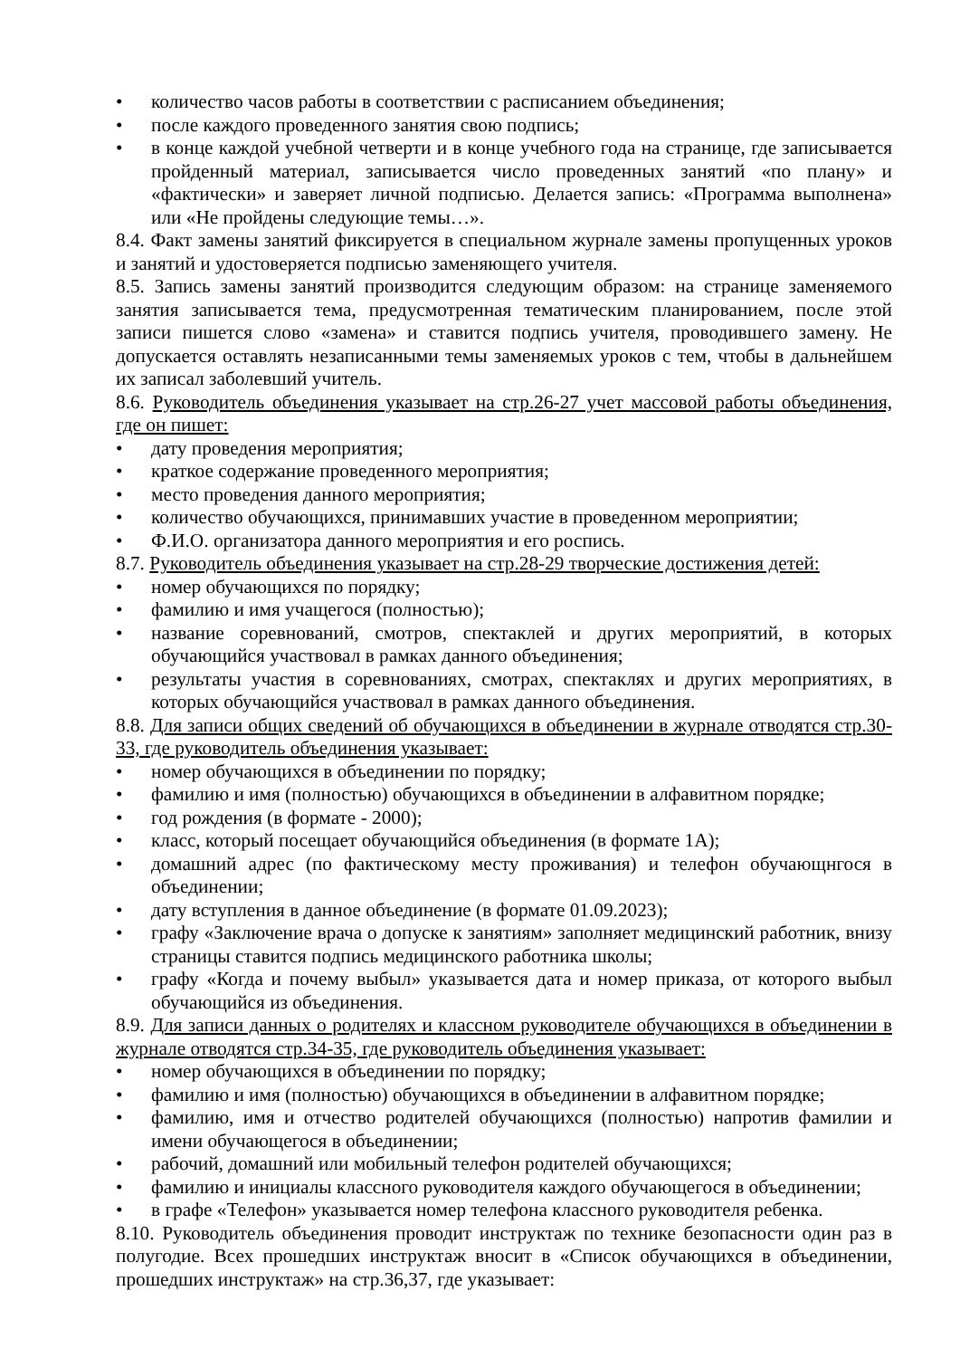• количество часов работы в соответствии с расписанием объединения;
• после каждого проведенного занятия свою подпись;
• в конце каждой учебной четверти и в конце учебного года на странице, где записывается пройденный материал, записывается число проведенных занятий «по плану» и «фактически» и заверяет личной подписью. Делается запись: «Программа выполнена» или «Не пройдены следующие темы…».
8.4. Факт замены занятий фиксируется в специальном журнале замены пропущенных уроков и занятий и удостоверяется подписью заменяющего учителя.
8.5. Запись замены занятий производится следующим образом: на странице заменяемого занятия записывается тема, предусмотренная тематическим планированием, после этой записи пишется слово «замена» и ставится подпись учителя, проводившего замену. Не допускается оставлять незаписанными темы заменяемых уроков с тем, чтобы в дальнейшем их записал заболевший учитель.
8.6. Руководитель объединения указывает на стр.26-27 учет массовой работы объединения, где он пишет:
• дату проведения мероприятия;
• краткое содержание проведенного мероприятия;
• место проведения данного мероприятия;
• количество обучающихся, принимавших участие в проведенном мероприятии;
• Ф.И.О. организатора данного мероприятия и его роспись.
8.7. Руководитель объединения указывает на стр.28-29 творческие достижения детей:
• номер обучающихся по порядку;
• фамилию и имя учащегося (полностью);
• название соревнований, смотров, спектаклей и других мероприятий, в которых обучающийся участвовал в рамках данного объединения;
• результаты участия в соревнованиях, смотрах, спектаклях и других мероприятиях, в которых обучающийся участвовал в рамках данного объединения.
8.8. Для записи общих сведений об обучающихся в объединении в журнале отводятся стр.30-33, где руководитель объединения указывает:
• номер обучающихся в объединении по порядку;
• фамилию и имя (полностью) обучающихся в объединении в алфавитном порядке;
• год рождения (в формате - 2000);
• класс, который посещает обучающийся объединения (в формате 1А);
• домашний адрес (по фактическому месту проживания) и телефон обучающнгося в объединении;
• дату вступления в данное объединение (в формате 01.09.2023);
• графу «Заключение врача о допуске к занятиям» заполняет медицинский работник, внизу страницы ставится подпись медицинского работника школы;
• графу «Когда и почему выбыл» указывается дата и номер приказа, от которого выбыл обучающийся из объединения.
8.9. Для записи данных о родителях и классном руководителе обучающихся в объединении в журнале отводятся стр.34-35, где руководитель объединения указывает:
• номер обучающихся в объединении по порядку;
• фамилию и имя (полностью) обучающихся в объединении в алфавитном порядке;
• фамилию, имя и отчество родителей обучающихся (полностью) напротив фамилии и имени обучающегося в объединении;
• рабочий, домашний или мобильный телефон родителей обучающихся;
• фамилию и инициалы классного руководителя каждого обучающегося в объединении;
• в графе «Телефон» указывается номер телефона классного руководителя ребенка.
8.10. Руководитель объединения проводит инструктаж по технике безопасности один раз в полугодие. Всех прошедших инструктаж вносит в «Список обучающихся в объединении, прошедших инструктаж» на стр.36,37, где указывает: